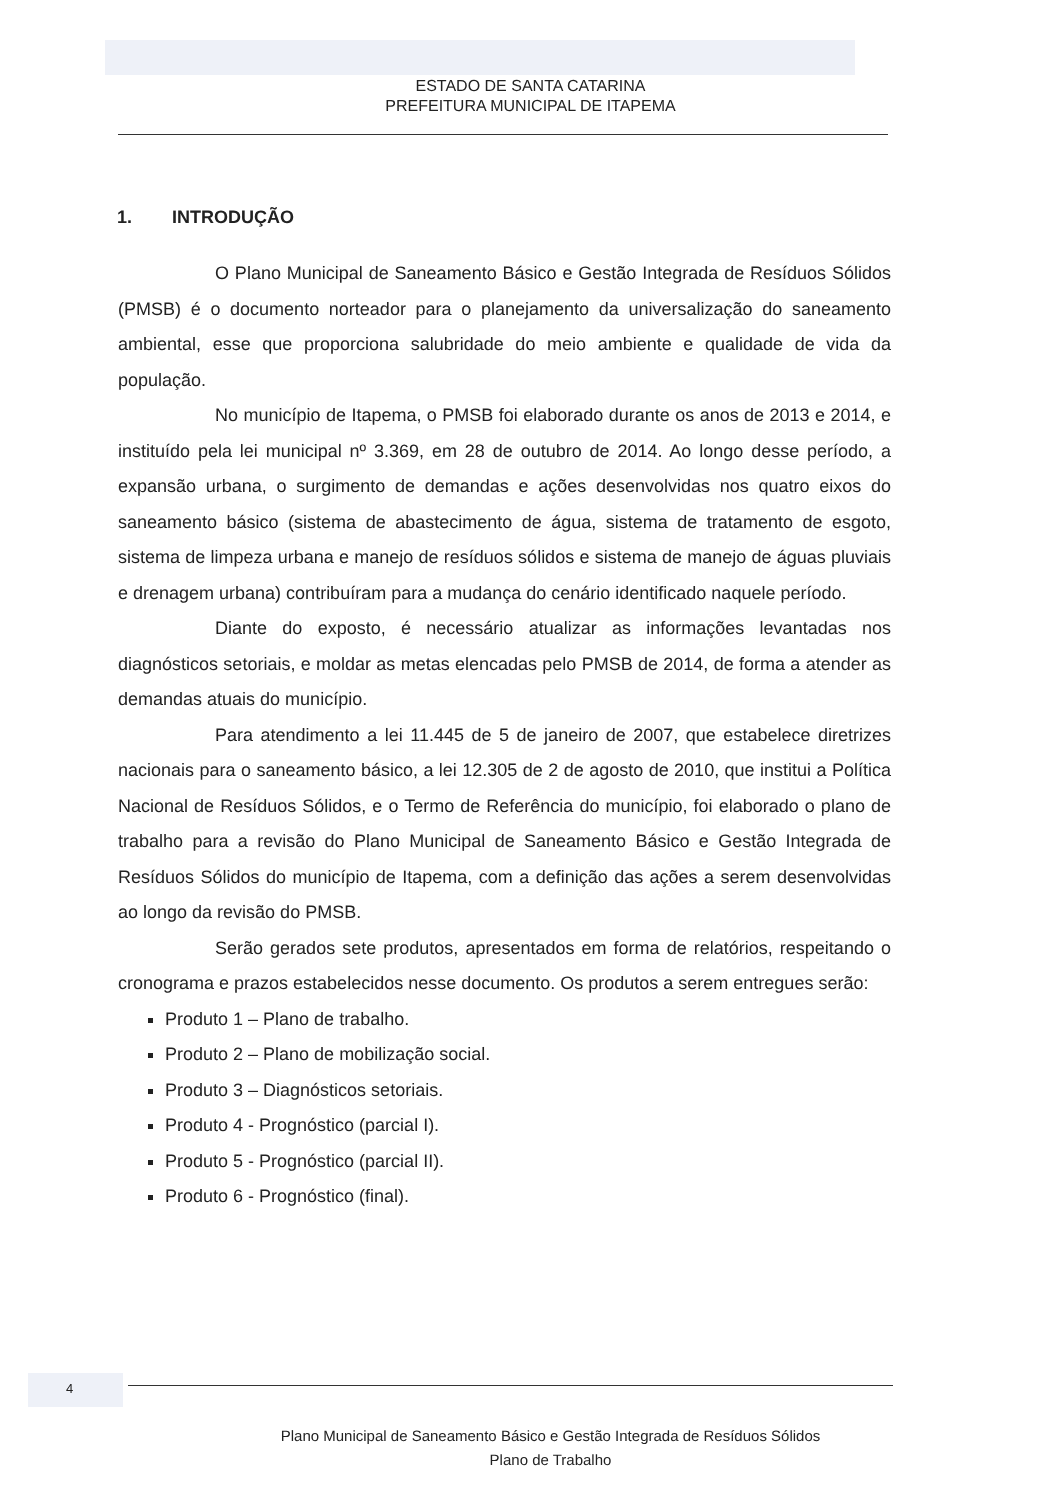ESTADO DE SANTA CATARINA
PREFEITURA MUNICIPAL DE ITAPEMA
1. INTRODUÇÃO
O Plano Municipal de Saneamento Básico e Gestão Integrada de Resíduos Sólidos (PMSB) é o documento norteador para o planejamento da universalização do saneamento ambiental, esse que proporciona salubridade do meio ambiente e qualidade de vida da população.
No município de Itapema, o PMSB foi elaborado durante os anos de 2013 e 2014, e instituído pela lei municipal nº 3.369, em 28 de outubro de 2014. Ao longo desse período, a expansão urbana, o surgimento de demandas e ações desenvolvidas nos quatro eixos do saneamento básico (sistema de abastecimento de água, sistema de tratamento de esgoto, sistema de limpeza urbana e manejo de resíduos sólidos e sistema de manejo de águas pluviais e drenagem urbana) contribuíram para a mudança do cenário identificado naquele período.
Diante do exposto, é necessário atualizar as informações levantadas nos diagnósticos setoriais, e moldar as metas elencadas pelo PMSB de 2014, de forma a atender as demandas atuais do município.
Para atendimento a lei 11.445 de 5 de janeiro de 2007, que estabelece diretrizes nacionais para o saneamento básico, a lei 12.305 de 2 de agosto de 2010, que institui a Política Nacional de Resíduos Sólidos, e o Termo de Referência do município, foi elaborado o plano de trabalho para a revisão do Plano Municipal de Saneamento Básico e Gestão Integrada de Resíduos Sólidos do município de Itapema, com a definição das ações a serem desenvolvidas ao longo da revisão do PMSB.
Serão gerados sete produtos, apresentados em forma de relatórios, respeitando o cronograma e prazos estabelecidos nesse documento. Os produtos a serem entregues serão:
Produto 1 – Plano de trabalho.
Produto 2 – Plano de mobilização social.
Produto 3 – Diagnósticos setoriais.
Produto 4 - Prognóstico (parcial I).
Produto 5 - Prognóstico (parcial II).
Produto 6 - Prognóstico (final).
4
Plano Municipal de Saneamento Básico e Gestão Integrada de Resíduos Sólidos
Plano de Trabalho